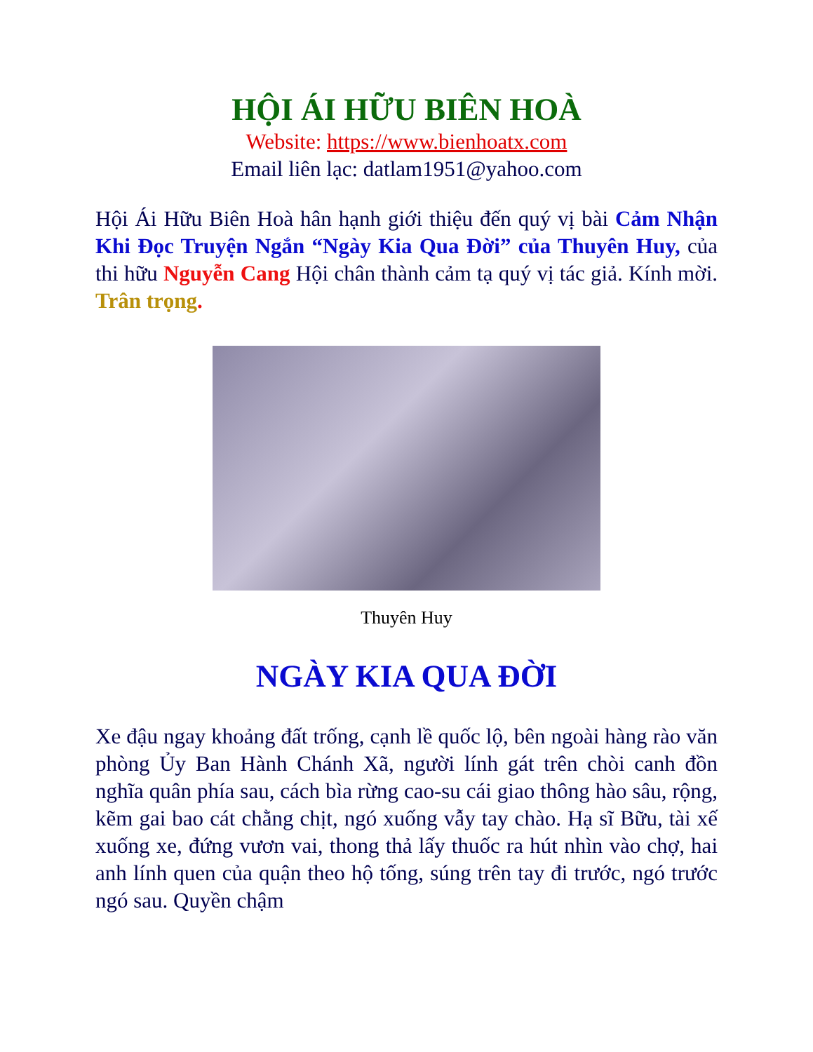HỘI ÁI HỮU BIÊN HOÀ
Website: https://www.bienhoatx.com
Email liên lạc: datlam1951@yahoo.com
Hội Ái Hữu Biên Hoà hân hạnh giới thiệu đến quý vị bài Cảm Nhận Khi Đọc Truyện Ngắn “Ngày Kia Qua Đời” của Thuyên Huy, của thi hữu Nguyễn Cang Hội chân thành cảm tạ quý vị tác giả. Kính mời. Trân trọng.
Thuyên Huy
NGÀY KIA QUA ĐỜI
Xe đậu ngay khoảng đất trống, cạnh lề quốc lộ, bên ngoài hàng rào văn phòng Ủy Ban Hành Chánh Xã, người lính gát trên chòi canh đồn nghĩa quân phía sau, cách bìa rừng cao-su cái giao thông hào sâu, rộng, kẽm gai bao cát chằng chịt, ngó xuống vẫy tay chào. Hạ sĩ Bữu, tài xế xuống xe, đứng vươn vai, thong thả lấy thuốc ra hút nhìn vào chợ, hai anh lính quen của quận theo hộ tống, súng trên tay đi trước, ngó trước ngó sau. Quyền chậm